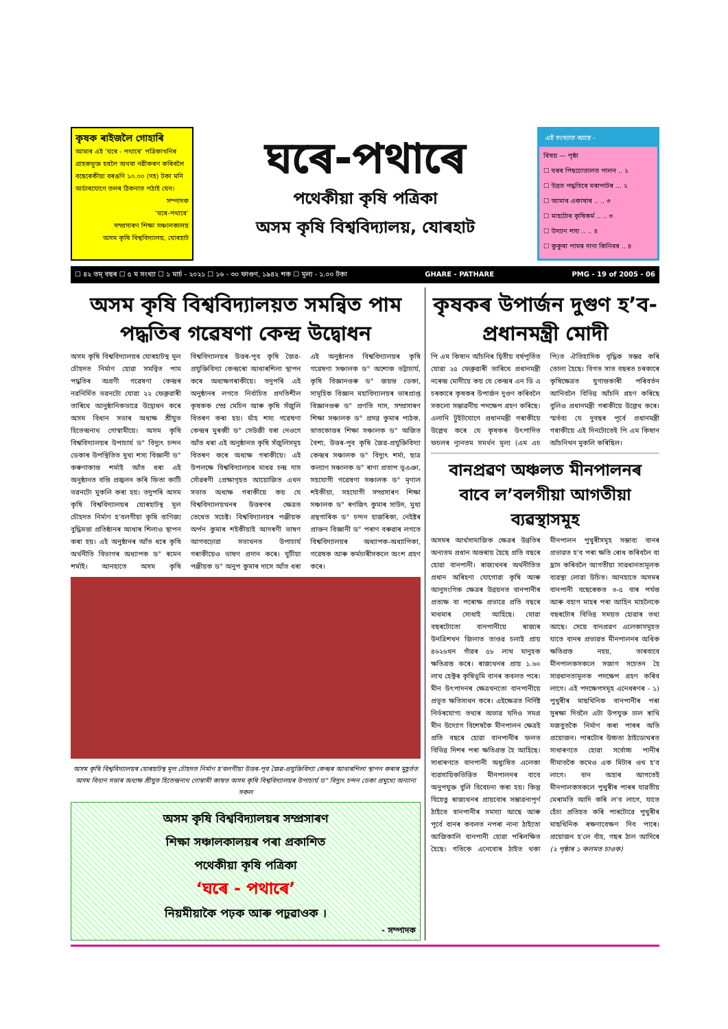কৃষক ৰাইজলৈ গোহাৰি
আমাৰ এই ‘ঘৰে - পথাৰে’ পত্ৰিকাখনিৰ গ্ৰাহকভুক্ত হবলৈ অথবা নৱীকৰণ কৰিবলৈ বছেৰেকীয়া বৰঙণি ১০.০০ (দহ) টকা মনি অৰ্ডাৰযোগে তলৰ ঠিকনাত পঠাই যেন।
সম্পাদক
‘ঘৰে-পথাৰে’
সম্প্ৰসাৰণ শিক্ষা সঞ্চালকালয়
অসম কৃষি বিশ্ববিদ্যালয়, যোৰহাট
ঘৰে-পথাৰে
পথেকীয়া কৃষি পত্ৰিকা
অসম কৃষি বিশ্ববিদ্যালয়, যোৰহাট
এই সংখ্যাত আছে -
বিষয় — পৃষ্ঠা
☐ ঘৰৰ পিছচোতালত পালন .. ২
☐ উন্নত পদ্ধতিৰে মৰাপাটৰ ... ২
☐ আমাৰ একাষাৰ .. .. ৩
☐ মাহটোৰ কৃষিকৰ্ম .. .. ৩
☐ উদ্যান শস্য .. .. ৪
☐ কুকুৰা পামৰ দানা কিনিবৰ .. ৪
☐ ৪২ তম্ বছৰ ☐ ৫ ম সংখ্যা ☐ ১ মাৰ্চ - ২০২১ ☐ ১৬ - ৩০ ফাগুণ, ১৯৪২ শক ☐ মূল্য - ১.০০ টকা GHARE - PATHARE PMG - 19 of 2005 - 06
অসম কৃষি বিশ্ববিদ্যালয়ত সমন্বিত পাম পদ্ধতিৰ গৱেষণা কেন্দ্ৰ উদ্বোধন
অসম কৃষি বিশ্ববিদ্যালয়ৰ যোৰহাটস্থ মূল চৌহদত নিৰ্মাণ হোৱা সমন্বিত পাম পদ্ধতিৰ অগ্ৰণী গৱেষণা কেন্দ্ৰৰ নৱনিৰ্মিত ভৱনটো যোৱা ২২ ফেব্ৰুৱাৰী তাৰিখে আনুষ্ঠানিকভাৱে উদ্বোধন কৰে অসম বিধান সভাৰ অধ্যক্ষ শ্ৰীযুত হিতেন্দ্ৰনাথ গোস্বামীয়ে। অসম কৃষি বিশ্ববিদ্যালয়ৰ উপাচাৰ্য ড° বিদ্যুৎ চন্দন ডেকাৰ উপস্থিতিত মুখ্য শস্য বিজ্ঞানী ড° কৰুণাকান্ত শৰ্মাই আঁত ধৰা এই অনুষ্ঠানত বন্তি প্ৰজ্বলন কৰি ফিতা কাটি ভৱনটো মুকলি কৰা হয়। তদুপৰি অসম কৃষি বিশ্ববিদ্যালয়ৰ যোৰহাটস্থ মূল চৌহদত নিৰ্মাণ হ'বলগীয়া কৃষি বাণিজ্য বুদ্ধিমত্তা প্ৰতিষ্ঠানৰ আধাৰ শিলাও স্থাপন কৰা হয়। এই অনুষ্ঠানৰ আঁত ধৰে কৃষি অৰ্থনীতি বিভাগৰ অধ্যাপক ড° ৰমেন শৰ্মাই। আনহাতে অসম কৃষি বিশ্ববিদ্যালয়ৰ উত্তৰ-পূব কৃষি জৈৱ-প্ৰযুক্তিবিদ্যা কেন্দ্ৰৰো আধাৰশিলা স্থাপন কৰে অধ্যক্ষগৰাকীয়ে। তদুপৰি এই অনুষ্ঠানৰ লগতে নিৰ্বাচিত প্ৰদতিশীল কৃষকক স্প্ৰে মেচিন আৰু কৃষি সঁজুলি বিতৰণ কৰা হয়। ঘাঁহ শস্য গৱেষণা কেন্দ্ৰৰ মুৰব্বী ড° সেউজী বৰা নেওগে আঁত ধৰা এই অনুষ্ঠানত কৃষি সঁজুলিসমূহ বিতৰণ কৰে অধ্যক্ষ গৰাকীয়ে। এই উপলক্ষে বিশ্ববিদ্যালয়ৰ মাধৱ চন্দ্ৰ দাস সোঁৱৰণী প্ৰেক্ষাগৃহত আয়োজিত এখন সভাত অধ্যক্ষ গৰাকীয়ে কয় যে বিশ্ববিদ্যালয়খনৰ উত্তৰণৰ ক্ষেত্ৰত তেখেত সচেষ্ট। বিশ্ববিদ্যালয়ৰ পঞ্জীয়ক অৰ্পন কুমাৰ শইকীয়াই আদৰণী ভাষণ আগবঢ়োৱা সভাখনত উপাচাৰ্য গৰাকীয়েও ভাষণ প্ৰদান কৰে। যুটীয়া পঞ্জীয়ক ড° অনুপ কুমাৰ দাসে আঁত ধৰা এই অনুষ্ঠানত বিশ্ববিদ্যালয়ৰ কৃষি গৱেষণা সঞ্চালক ড° অশোক ভট্টাচাৰ্য, কৃষি বিজ্ঞানগুৰু ড° জয়ন্ত ডেকা, সামূহিক বিজ্ঞান মহাবিদ্যালয়ৰ ভাৰপ্ৰাপ্ত বিজ্ঞানগুৰু ড° প্ৰণতি দাস, সম্প্ৰসাৰণ শিক্ষা সঞ্চালক ড° প্ৰসন্ন কুমাৰ পাঠক, স্নাতকোত্তৰ শিক্ষা সঞ্চালক ড° অজিত বৈশ্য, উত্তৰ-পূব কৃষি জৈৱ-প্ৰযুক্তিবিদ্যা কেন্দ্ৰৰ সঞ্চালক ড° বিদ্যুৎ শৰ্মা, ছাত্ৰ কল্যাণ সঞ্চালক ড° ৰাণা প্ৰতাপ ভূএঞা, সহযোগী গৱেষণা সঞ্চালক ড° মৃণাল শইকীয়া, সহযোগী সম্প্ৰসাৰণ শিক্ষা সঞ্চালক ড° ৰণজিৎ কুমাৰ সাউদ, মুখ্য গ্ৰন্থগাৰিক ড° চন্দন হাজৰিকা, নেইষ্টৰ প্ৰাক্তন বিজ্ঞানী ড° পৰাণ বৰুৱাৰ লগতে বিশ্ববিদ্যালয়ৰ অধ্যাপক-অধ্যাপিকা, গৱেষক আৰু কৰ্মচাৰীসকলে অংশ গ্ৰহণ কৰে।
অসম কৃষি বিশ্ববিদ্যালয়ৰ যোৰহাটস্থ মূল চৌহদত নিৰ্মাণ হ'বলগীয়া উত্তৰ-পূব জৈৱ-প্ৰযুক্তিবিদ্যা কেন্দ্ৰৰ আধাৰশিলা স্থাপন কৰাৰ মুহূৰ্তত অসম বিধান সভাৰ অধ্যক্ষ শ্ৰীযুত হিতেন্দ্ৰনাথ গোস্বামী কাষত অসম কৃষি বিশ্ববিদ্যালয়ৰ উপাচাৰ্য ড° বিদ্যুৎ চন্দন ডেকা প্ৰমুখ্যে অন্যান্য সকল
অসম কৃষি বিশ্ববিদ্যালয়ৰ সম্প্ৰসাৰণ
শিক্ষা সঞ্চালকালয়ৰ পৰা প্ৰকাশিত
পথেকীয়া কৃষি পত্ৰিকা
‘ঘৰে - পথাৰে’
নিয়মীয়াকৈ পঢ়ক আৰু পঢ়ুৱাওক ।
- সম্পাদক
কৃষকৰ উপাৰ্জন দুগুণ হ’ব- প্ৰধানমন্ত্ৰী মোদী
পি এম কিষান আঁচনিৰ দ্বিতীয় বৰ্ষপূৰ্তিত যোৱা ২৫ ফেব্ৰুৱাৰী তাৰিখে প্ৰধানমন্ত্ৰী নৰেন্দ্ৰ মোদীয়ে কয় যে কেন্দ্ৰৰ এন ডি এ চৰকাৰে কৃষকৰ উপাৰ্জন দুগুণ কৰিবলৈ সকলো সম্ভাৱনীয় পদক্ষেপ গ্ৰহণ কৰিছে। এলানি টুইটযোগে প্ৰধানমন্ত্ৰী গৰাকীয়ে উল্লেখ কৰে যে কৃষকৰ উৎপাদিত ফচলৰ ন্যূনতম সমৰ্থন মূল্য (এম এচ পি)ত ঐতিহাসিক বৃদ্ধিক সম্ভৱ কৰি তোলা হৈছে। বিগত সাত বছৰত চৰকাৰে কৃষিক্ষেত্ৰত যুগান্তকাৰী পৰিবৰ্তন আনিবলৈ বিভিন্ন আঁচনি গ্ৰহণ কৰিছে বুলিও প্ৰধানমন্ত্ৰী গৰাকীয়ে উল্লেখ কৰে। স্মৰ্তব্য যে দুবছৰ পূৰ্বে প্ৰধানমন্ত্ৰী গৰাকীয়ে এই দিনটোতেই পি এম কিষান আঁচনিখন মুকলি কৰিছিল।
বানপ্ৰৱণ অঞ্চলত মীনপালনৰ বাবে ল’বলগীয়া আগতীয়া ব্যৱস্থাসমূহ
অসমৰ আৰ্থসামাজিক ক্ষেত্ৰৰ উন্নতিৰ অন্যতম প্ৰধান অন্তৰায় হৈছে প্ৰতি বছৰে হোৱা বানপানী। ৰাজ্যখনৰ অৰ্থনীতিত প্ৰধান অৰিহণা যোগোৱা কৃষি আৰু আনুসংগিক ক্ষেত্ৰৰ উন্নয়নত বানপানীৰ প্ৰত্যক্ষ বা পৰোক্ষ প্ৰভাৱে প্ৰতি বছৰে মাধমাৰ সোধাই আহিছে। যোৱা বছৰটোতো বানপানীয়ে ৰাজ্যৰ উনত্ৰিশখন জিলাত তাণ্ডৱ চলাই প্ৰায় ৪৬২৬খন গাঁৱৰ ৫৮ লাখ মানুহক ক্ষতিগ্ৰস্ত কৰে। ৰাজ্যখনৰ প্ৰায় ১.৬০ লাখ হেক্টৰ কৃষিভূমি বানৰ কবলত পৰে। মীন উৎপাদনৰ ক্ষেত্ৰখনতো বানপানীয়ে প্ৰভূত ক্ষতিসাধন কৰে। এইক্ষেত্ৰত নিৰ্দিষ্ট নিৰ্ভৰযোগ্য তথ্যৰ অভাৱ যদিও সমগ্ৰ মীন উদ্যোগ বিশেষকৈ মীনপালন ক্ষেত্ৰই প্ৰতি বছৰে হোৱা বানপানীৰ ফলত বিভিন্ন দিশৰ পৰা ক্ষতিগ্ৰস্ত হৈ আহিছে। সাধাৰণতে বানপানী অধ্যুষিত এলেকা ব্যৱসায়িকভিত্তিত মীনপালনৰ বাবে অনুপযুক্ত বুলি বিবেচনা কৰা হয়। কিন্তু যিহেতু ৰাজ্যখনৰ প্ৰায়বোৰ সম্ভাৱনাপূৰ্ণ ঠাইতে বানপানীৰ সমস্যা আছে আৰু পূৰ্বে বানৰ কবলত নপৰা নানা ঠাইতো আজিকালি বানপানী হোৱা পৰিলক্ষিত হৈছে। গতিকে এনেবোৰ ঠাইত থকা মীনপালন পুখুৰীসমূহ সম্ভাব্য বানৰ প্ৰভাৱত হ'ব পৰা ক্ষতি ৰোধ কৰিবলৈ বা হ্ৰাস কৰিবলৈ আগতীয়া সাৱধানতামূলক ব্যৱস্থা লোৱা উচিত। আনহাতে অসমৰ বানপানী বছেৰেকত ৩-৫ বাৰ পৰ্যন্ত আৰু বহাগ মাহৰ পৰা আহিন মাহলৈকে বছৰটোৰ বিভিন্ন সময়ত হোৱাৰ তথ্য আছে। সেয়ে বানপ্ৰৱণ এলেকাসমূহত যাতে বানৰ প্ৰভাৱত মীনপালনৰ অধিক ক্ষতিগ্ৰস্ত নহয়, তাৰবাবে মীনপালকসকলে সজাগ সচেতন হৈ সাৱধানতামূলক পদক্ষেপ গ্ৰহণ কৰিব লাগে। এই পদক্ষেপসমূহ এনেধৰণৰ - ১) পুখুৰীৰ মাছখিনিক বানপানীৰ পৰা সুৰক্ষা দিবলৈ এটা উপযুক্ত ঢাল ৰাখি মজবুতকৈ নিৰ্মাণ কৰা পাৰৰ অতি প্ৰয়োজন। পাৰটোৰ উচ্চতা ঠাইডোখৰত সাধাৰণতে হোৱা সৰ্বোচ্চ পানীৰ সীমাতকৈ কমেও এক মিটাৰ ওখ হ'ব লাগে। বান অহাৰ আগতেই মীনপালকসকলে পুখুৰীৰ পাৰৰ যাৱতীয় মেৰামতি আদি কৰি ল'ব লাগে, যাতে হেঁচা প্ৰতিহত কৰি পাৰটোৱে পুখুৰীৰ মাছখিনিক ৰক্ষণাবেক্ষণ দিব পাৰে। প্ৰয়োজন হ'লে বাঁহ, গছৰ ঠাল আদিৰে (২ পৃষ্ঠাৰ ১ কলমত চাওক)